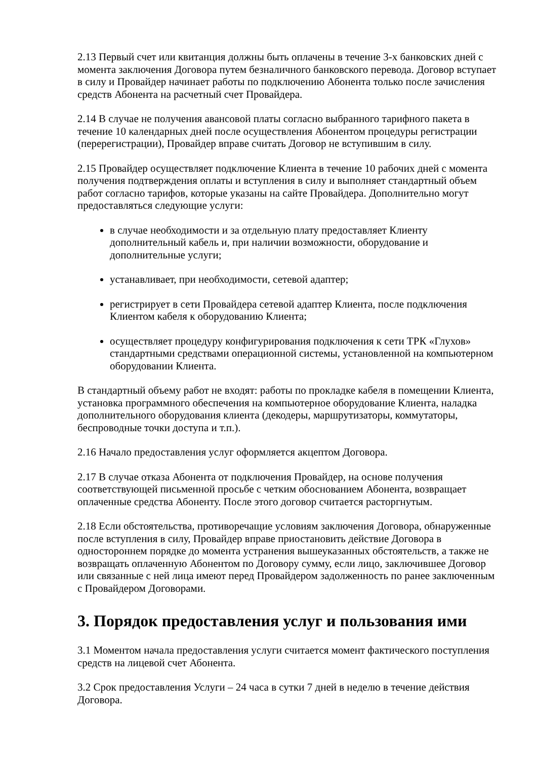2.13 Первый счет или квитанция должны быть оплачены в течение 3-х банковских дней с момента заключения Договора путем безналичного банковского перевода. Договор вступает в силу и Провайдер начинает работы по подключению Абонента только после зачисления средств Абонента на расчетный счет Провайдера.
2.14 В случае не получения авансовой платы согласно выбранного тарифного пакета в течение 10 календарных дней после осуществления Абонентом процедуры регистрации (перерегистрации), Провайдер вправе считать Договор не вступившим в силу.
2.15 Провайдер осуществляет подключение Клиента в течение 10 рабочих дней с момента получения подтверждения оплаты и вступления в силу и выполняет стандартный объем работ согласно тарифов, которые указаны на сайте Провайдера. Дополнительно могут предоставляться следующие услуги:
в случае необходимости и за отдельную плату предоставляет Клиенту дополнительный кабель и, при наличии возможности, оборудование и дополнительные услуги;
устанавливает, при необходимости, сетевой адаптер;
регистрирует в сети Провайдера сетевой адаптер Клиента, после подключения Клиентом кабеля к оборудованию Клиента;
осуществляет процедуру конфигурирования подключения к сети ТРК «Глухов» стандартными средствами операционной системы, установленной на компьютерном оборудовании Клиента.
В стандартный объему работ не входят: работы по прокладке кабеля в помещении Клиента, установка программного обеспечения на компьютерное оборудование Клиента, наладка дополнительного оборудования клиента (декодеры, маршрутизаторы, коммутаторы, беспроводные точки доступа и т.п.).
2.16 Начало предоставления услуг оформляется акцептом Договора.
2.17 В случае отказа Абонента от подключения Провайдер, на основе получения соответствующей письменной просьбе с четким обоснованием Абонента, возвращает оплаченные средства Абоненту. После этого договор считается расторгнутым.
2.18 Если обстоятельства, противоречащие условиям заключения Договора, обнаруженные после вступления в силу, Провайдер вправе приостановить действие Договора в одностороннем порядке до момента устранения вышеуказанных обстоятельств, а также не возвращать оплаченную Абонентом по Договору сумму, если лицо, заключившее Договор или связанные с ней лица имеют перед Провайдером задолженность по ранее заключенным с Провайдером Договорами.
3. Порядок предоставления услуг и пользования ими
3.1 Моментом начала предоставления услуги считается момент фактического поступления средств на лицевой счет Абонента.
3.2 Срок предоставления Услуги – 24 часа в сутки 7 дней в неделю в течение действия Договора.